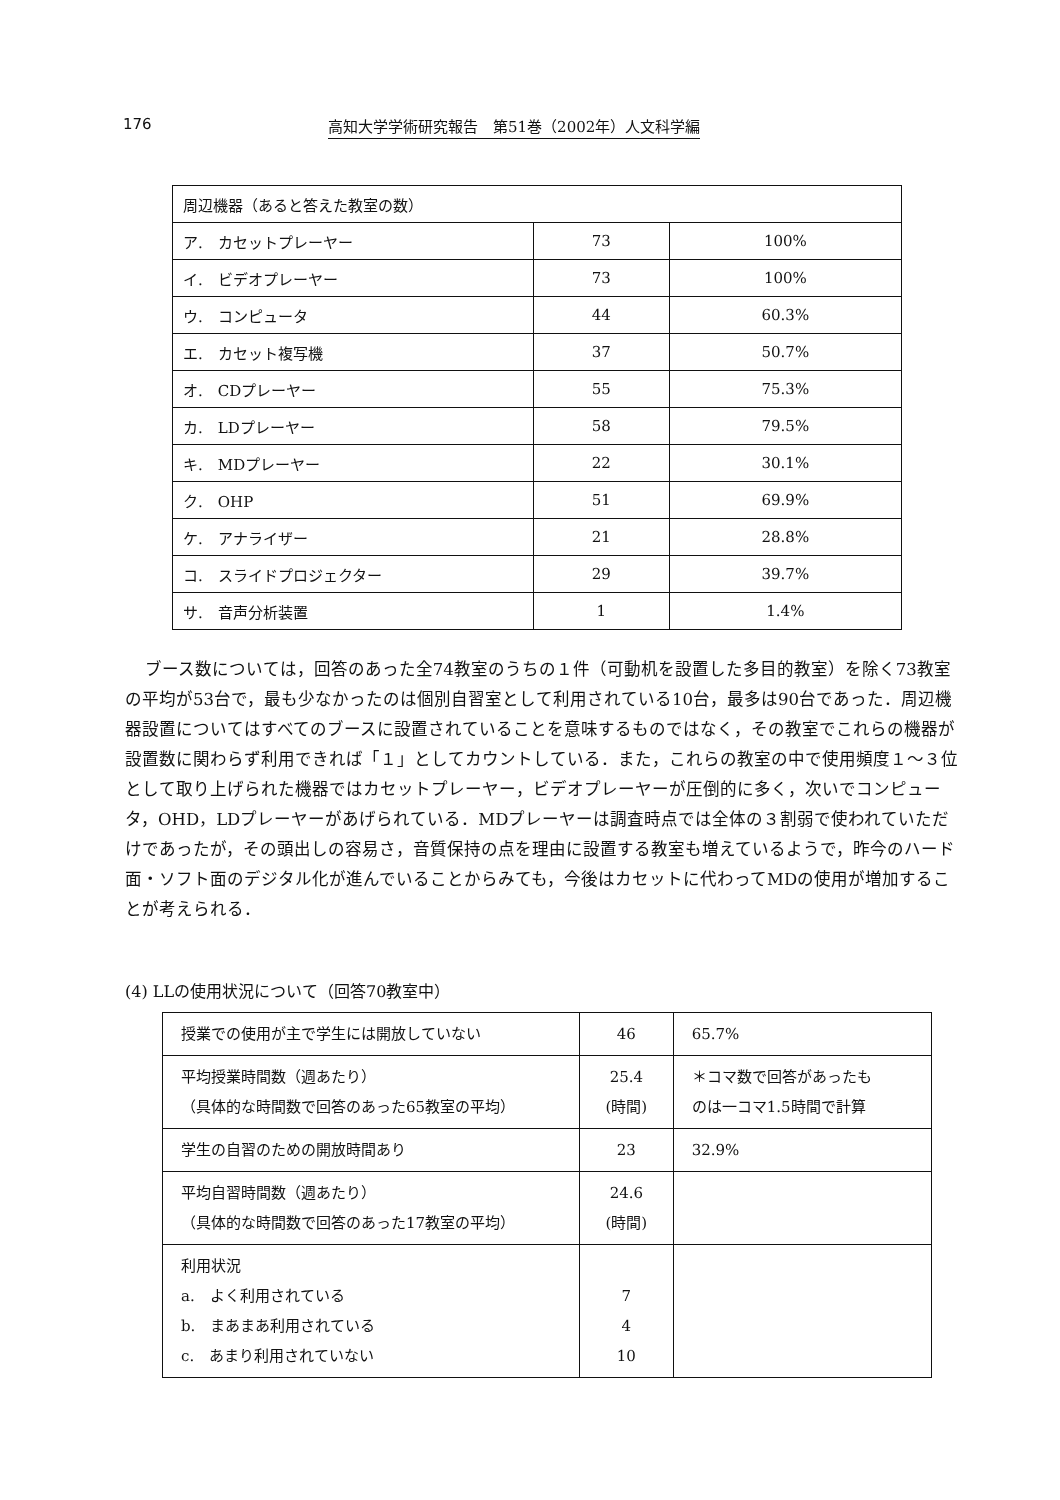176 高知大学学術研究報告　第51巻（2002年）人文科学編
| 周辺機器（あると答えた教室の数） | | |
| ア. カセットプレーヤー | 73 | 100% |
| イ. ビデオプレーヤー | 73 | 100% |
| ウ. コンピュータ | 44 | 60.3% |
| エ. カセット複写機 | 37 | 50.7% |
| オ. CDプレーヤー | 55 | 75.3% |
| カ. LDプレーヤー | 58 | 79.5% |
| キ. MDプレーヤー | 22 | 30.1% |
| ク. OHP | 51 | 69.9% |
| ケ. アナライザー | 21 | 28.8% |
| コ. スライドプロジェクター | 29 | 39.7% |
| サ. 音声分析装置 | 1 | 1.4% |
ブース数については，回答のあった全74教室のうちの１件（可動机を設置した多目的教室）を除く73教室の平均が53台で，最も少なかったのは個別自習室として利用されている10台，最多は90台であった．周辺機器設置についてはすべてのブースに設置されていることを意味するものではなく，その教室でこれらの機器が設置数に関わらず利用できれば「１」としてカウントしている．また，これらの教室の中で使用頻度１～３位として取り上げられた機器ではカセットプレーヤー，ビデオプレーヤーが圧倒的に多く，次いでコンピュータ，OHD，LDプレーヤーがあげられている．MDプレーヤーは調査時点では全体の３割弱で使われていただけであったが，その頭出しの容易さ，音質保持の点を理由に設置する教室も増えているようで，昨今のハード面・ソフト面のデジタル化が進んでいることからみても，今後はカセットに代わってMDの使用が増加することが考えられる．
(4) LLの使用状況について（回答70教室中）
| 授業での使用が主で学生には開放していない | 46 | 65.7% |
| 平均授業時間数（週あたり） （具体的な時間数で回答のあった65教室の平均） | 25.4 (時間) | ＊コマ数で回答があったも のは一コマ1.5時間で計算 |
| 学生の自習のための開放時間あり | 23 | 32.9% |
| 平均自習時間数（週あたり） （具体的な時間数で回答のあった17教室の平均） | 24.6 (時間) | |
| 利用状況 a. よく利用されている b. まあまあ利用されている c. あまり利用されていない | 7 4 10 | |